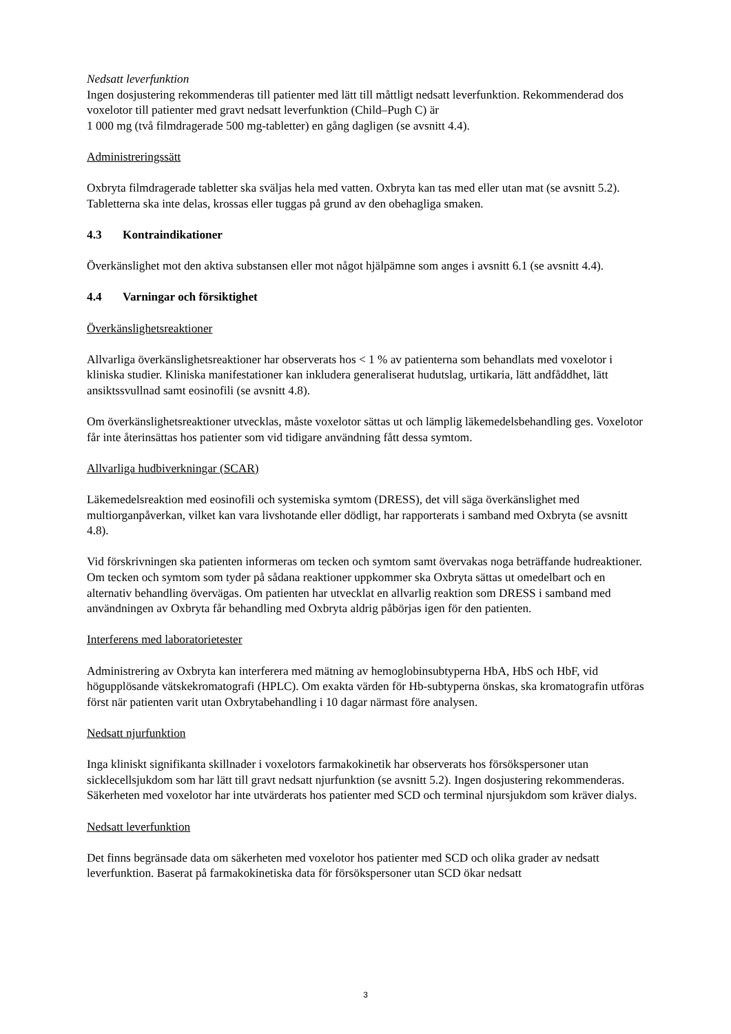Nedsatt leverfunktion
Ingen dosjustering rekommenderas till patienter med lätt till måttligt nedsatt leverfunktion. Rekommenderad dos voxelotor till patienter med gravt nedsatt leverfunktion (Child–Pugh C) är
1 000 mg (två filmdragerade 500 mg-tabletter) en gång dagligen (se avsnitt 4.4).
Administreringssätt
Oxbryta filmdragerade tabletter ska sväljas hela med vatten. Oxbryta kan tas med eller utan mat (se avsnitt 5.2). Tabletterna ska inte delas, krossas eller tuggas på grund av den obehagliga smaken.
4.3 Kontraindikationer
Överkänslighet mot den aktiva substansen eller mot något hjälpämne som anges i avsnitt 6.1 (se avsnitt 4.4).
4.4 Varningar och försiktighet
Överkänslighetsreaktioner
Allvarliga överkänslighetsreaktioner har observerats hos < 1 % av patienterna som behandlats med voxelotor i kliniska studier. Kliniska manifestationer kan inkludera generaliserat hudutslag, urtikaria, lätt andfåddhet, lätt ansiktssvullnad samt eosinofili (se avsnitt 4.8).
Om överkänslighetsreaktioner utvecklas, måste voxelotor sättas ut och lämplig läkemedelsbehandling ges. Voxelotor får inte återinsättas hos patienter som vid tidigare användning fått dessa symtom.
Allvarliga hudbiverkningar (SCAR)
Läkemedelsreaktion med eosinofili och systemiska symtom (DRESS), det vill säga överkänslighet med multiorganpåverkan, vilket kan vara livshotande eller dödligt, har rapporterats i samband med Oxbryta (se avsnitt 4.8).
Vid förskrivningen ska patienten informeras om tecken och symtom samt övervakas noga beträffande hudreaktioner. Om tecken och symtom som tyder på sådana reaktioner uppkommer ska Oxbryta sättas ut omedelbart och en alternativ behandling övervägas. Om patienten har utvecklat en allvarlig reaktion som DRESS i samband med användningen av Oxbryta får behandling med Oxbryta aldrig påbörjas igen för den patienten.
Interferens med laboratorietester
Administrering av Oxbryta kan interferera med mätning av hemoglobinsubtyperna HbA, HbS och HbF, vid högupplösande vätskekromatografi (HPLC). Om exakta värden för Hb-subtyperna önskas, ska kromatografin utföras först när patienten varit utan Oxbrytabehandling i 10 dagar närmast före analysen.
Nedsatt njurfunktion
Inga kliniskt signifikanta skillnader i voxelotors farmakokinetik har observerats hos försökspersoner utan sicklecellsjukdom som har lätt till gravt nedsatt njurfunktion (se avsnitt 5.2). Ingen dosjustering rekommenderas. Säkerheten med voxelotor har inte utvärderats hos patienter med SCD och terminal njursjukdom som kräver dialys.
Nedsatt leverfunktion
Det finns begränsade data om säkerheten med voxelotor hos patienter med SCD och olika grader av nedsatt leverfunktion. Baserat på farmakokinetiska data för försökspersoner utan SCD ökar nedsatt
3